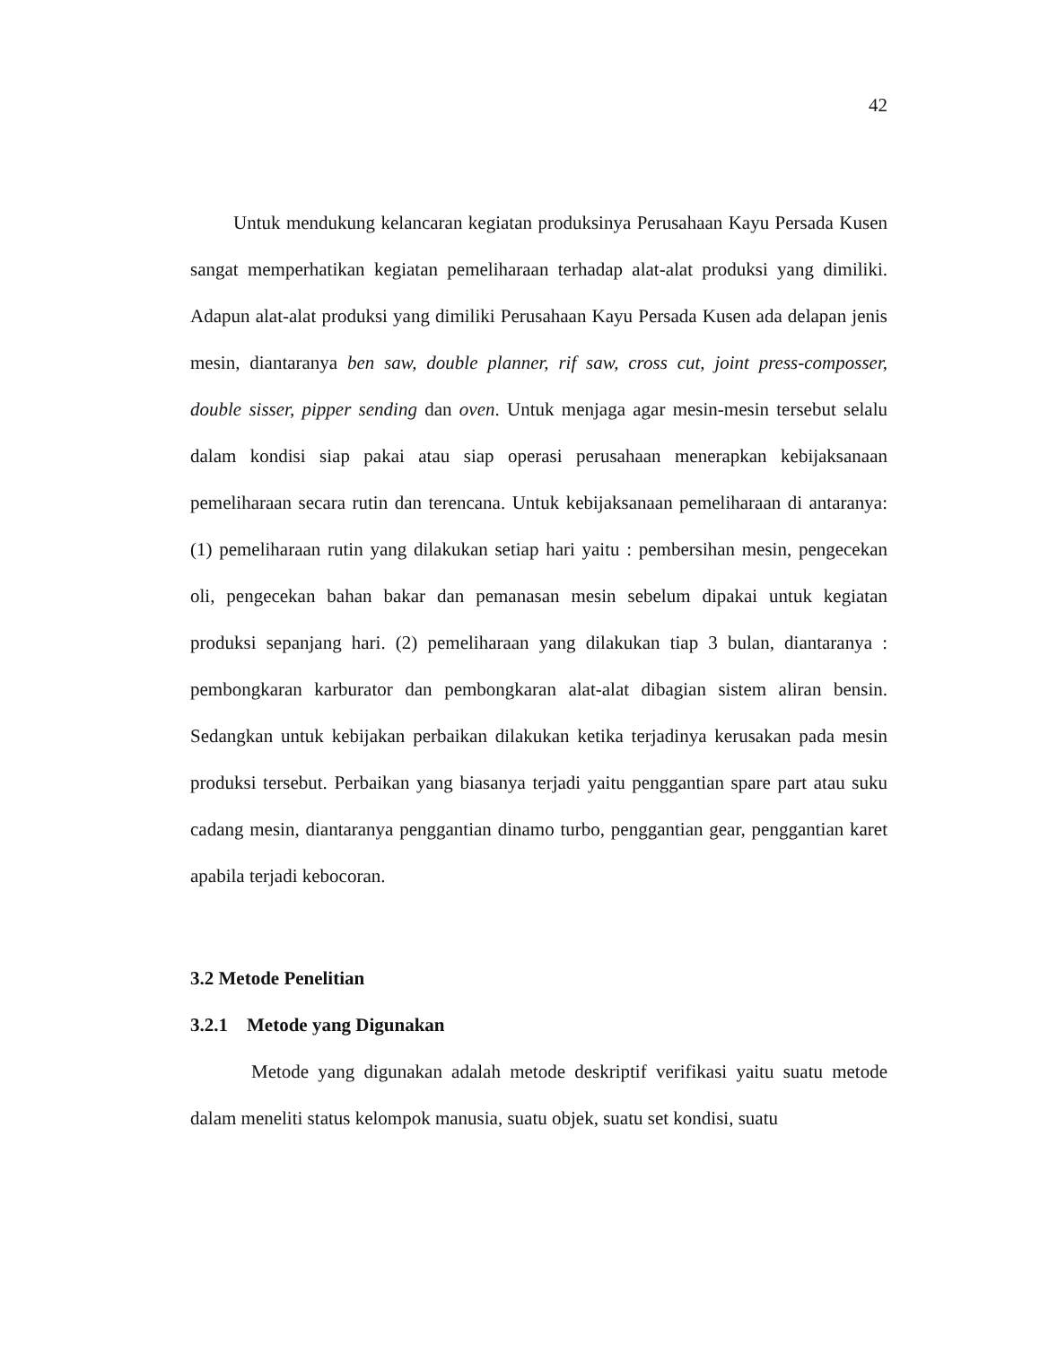42
Untuk mendukung kelancaran kegiatan produksinya Perusahaan Kayu Persada Kusen sangat memperhatikan kegiatan pemeliharaan terhadap alat-alat produksi yang dimiliki. Adapun alat-alat produksi yang dimiliki Perusahaan Kayu Persada Kusen ada delapan jenis mesin, diantaranya ben saw, double planner, rif saw, cross cut, joint press-composser, double sisser, pipper sending dan oven. Untuk menjaga agar mesin-mesin tersebut selalu dalam kondisi siap pakai atau siap operasi perusahaan menerapkan kebijaksanaan pemeliharaan secara rutin dan terencana. Untuk kebijaksanaan pemeliharaan di antaranya: (1) pemeliharaan rutin yang dilakukan setiap hari yaitu : pembersihan mesin, pengecekan oli, pengecekan bahan bakar dan pemanasan mesin sebelum dipakai untuk kegiatan produksi sepanjang hari. (2) pemeliharaan yang dilakukan tiap 3 bulan, diantaranya : pembongkaran karburator dan pembongkaran alat-alat dibagian sistem aliran bensin. Sedangkan untuk kebijakan perbaikan dilakukan ketika terjadinya kerusakan pada mesin produksi tersebut. Perbaikan yang biasanya terjadi yaitu penggantian spare part atau suku cadang mesin, diantaranya penggantian dinamo turbo, penggantian gear, penggantian karet apabila terjadi kebocoran.
3.2 Metode Penelitian
3.2.1 Metode yang Digunakan
Metode yang digunakan adalah metode deskriptif verifikasi yaitu suatu metode dalam meneliti status kelompok manusia, suatu objek, suatu set kondisi, suatu